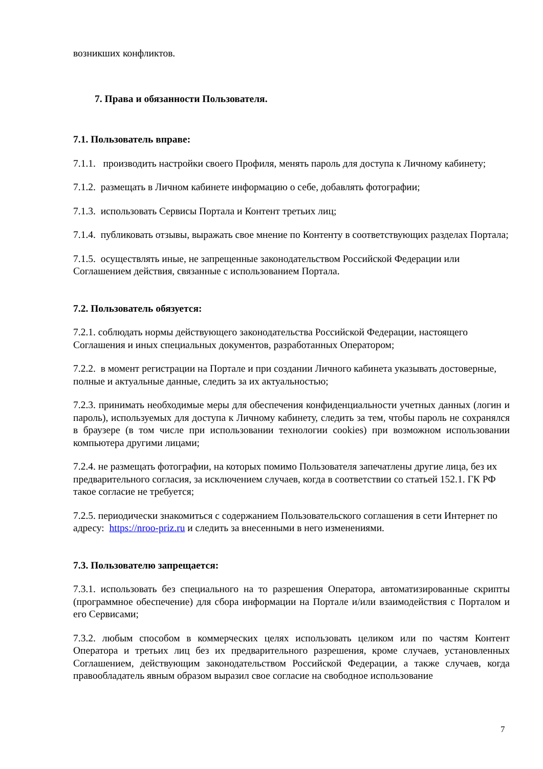возникших конфликтов.
7. Права и обязанности Пользователя.
7.1. Пользователь вправе:
7.1.1. производить настройки своего Профиля, менять пароль для доступа к Личному кабинету;
7.1.2. размещать в Личном кабинете информацию о себе, добавлять фотографии;
7.1.3. использовать Сервисы Портала и Контент третьих лиц;
7.1.4. публиковать отзывы, выражать свое мнение по Контенту в соответствующих разделах Портала;
7.1.5. осуществлять иные, не запрещенные законодательством Российской Федерации или Соглашением действия, связанные с использованием Портала.
7.2. Пользователь обязуется:
7.2.1. соблюдать нормы действующего законодательства Российской Федерации, настоящего Соглашения и иных специальных документов, разработанных Оператором;
7.2.2. в момент регистрации на Портале и при создании Личного кабинета указывать достоверные, полные и актуальные данные, следить за их актуальностью;
7.2.3. принимать необходимые меры для обеспечения конфиденциальности учетных данных (логин и пароль), используемых для доступа к Личному кабинету, следить за тем, чтобы пароль не сохранялся в браузере (в том числе при использовании технологии cookies) при возможном использовании компьютера другими лицами;
7.2.4. не размещать фотографии, на которых помимо Пользователя запечатлены другие лица, без их предварительного согласия, за исключением случаев, когда в соответствии со статьей 152.1. ГК РФ такое согласие не требуется;
7.2.5. периодически знакомиться с содержанием Пользовательского соглашения в сети Интернет по адресу: https://nroo-priz.ru и следить за внесенными в него изменениями.
7.3. Пользователю запрещается:
7.3.1. использовать без специального на то разрешения Оператора, автоматизированные скрипты (программное обеспечение) для сбора информации на Портале и/или взаимодействия с Порталом и его Сервисами;
7.3.2. любым способом в коммерческих целях использовать целиком или по частям Контент Оператора и третьих лиц без их предварительного разрешения, кроме случаев, установленных Соглашением, действующим законодательством Российской Федерации, а также случаев, когда правообладатель явным образом выразил свое согласие на свободное использование
7